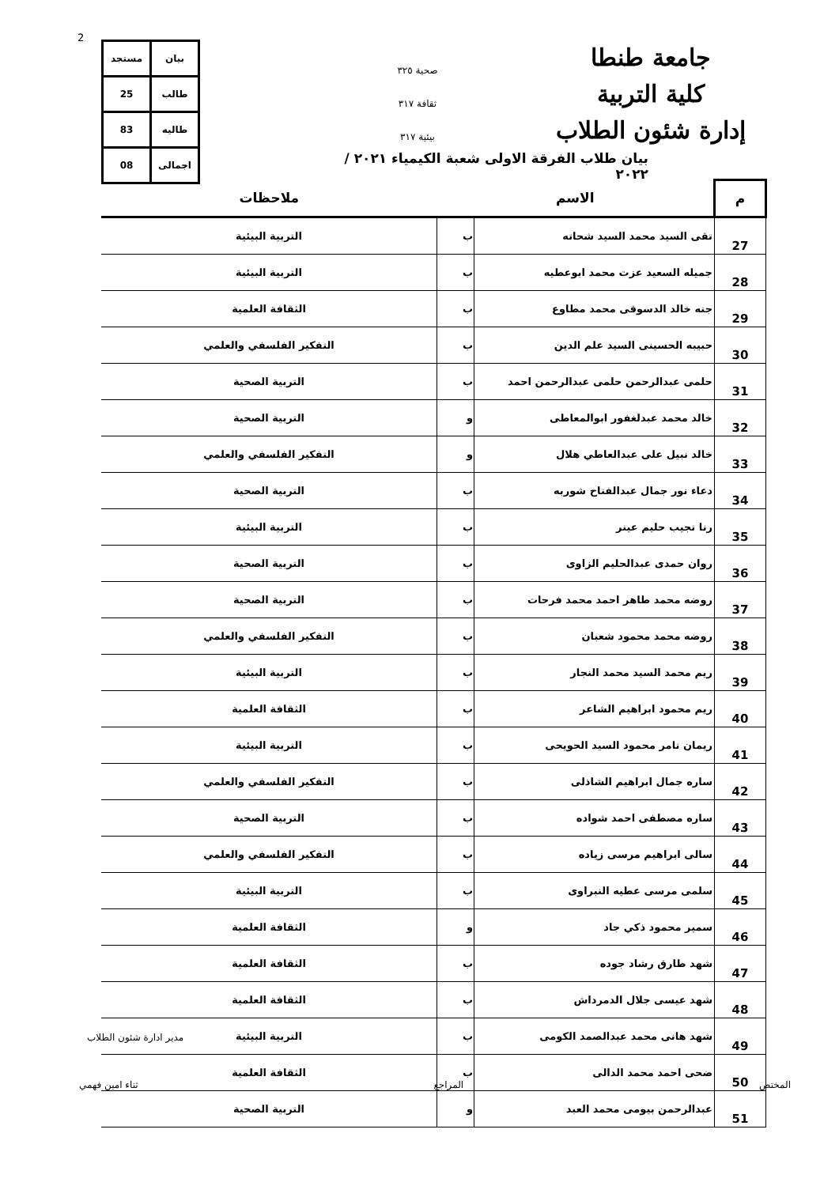2
جامعة طنطا
كلية التربية
إدارة شئون الطلاب
صحية ٣٢٥
ثقافة ٣١٧
بيئية ٣١٧
| بيان | مستجد |
| طالب | 25 |
| طاليه | 83 |
| اجمالى | 08 |
بيان طلاب الفرقة الاولى شعبة الكيمياء ٢٠٢١ / ٢٠٢٢
| م | الاسم | | ملاحظات |
| --- | --- | --- | --- |
| 27 | تقى السيد محمد السيد شحاته | ب | التربية البيئية |
| 28 | جميله السعيد عزت محمد ابوعطيه | ب | التربية البيئية |
| 29 | جنه خالد الدسوقى محمد مطاوع | ب | الثقافة العلمية |
| 30 | حبيبه الحسينى السيد علم الدين | ب | التفكير الفلسفي والعلمي |
| 31 | حلمى عبدالرحمن حلمى عبدالرحمن احمد | ب | التربية الصحية |
| 32 | خالد محمد عبدلغفور ابوالمعاطى | و | التربية الصحية |
| 33 | خالد نبيل على عبدالعاطي هلال | و | التفكير الفلسفي والعلمي |
| 34 | دعاء نور جمال عبدالفتاح شوربه | ب | التربية الصحية |
| 35 | رنا نجيب حليم عينر | ب | التربية البيئية |
| 36 | روان حمدى عبدالحليم الزاوى | ب | التربية الصحية |
| 37 | روضه محمد طاهر احمد محمد فرحات | ب | التربية الصحية |
| 38 | روضه محمد محمود شعبان | ب | التفكير الفلسفي والعلمي |
| 39 | ريم محمد السيد محمد النجار | ب | التربية البيئية |
| 40 | ريم محمود ابراهيم الشاعر | ب | الثقافة العلمية |
| 41 | ريمان تامر محمود السيد الحويحى | ب | التربية البيئية |
| 42 | ساره جمال ابراهيم الشاذلى | ب | التفكير الفلسفي والعلمي |
| 43 | ساره مصطفى احمد شواده | ب | التربية الصحية |
| 44 | سالى ابراهيم مرسى زياده | ب | التفكير الفلسفي والعلمي |
| 45 | سلمى مرسى عطيه النبراوى | ب | التربية البيئية |
| 46 | سمير محمود ذكي جاد | و | الثقافة العلمية |
| 47 | شهد طارق رشاد جوده | ب | الثقافة العلمية |
| 48 | شهد عيسى جلال الدمرداش | ب | الثقافة العلمية |
| 49 | شهد هانى محمد عبدالصمد الكومى | ب | التربية البيئية |
| 50 | ضحى احمد محمد الدالى | ب | الثقافة العلمية |
| 51 | عبدالرحمن بيومى محمد العبد | و | التربية الصحية |
مدير ادارة شئون الطلاب
المختص المراجع ثناء امين فهمي